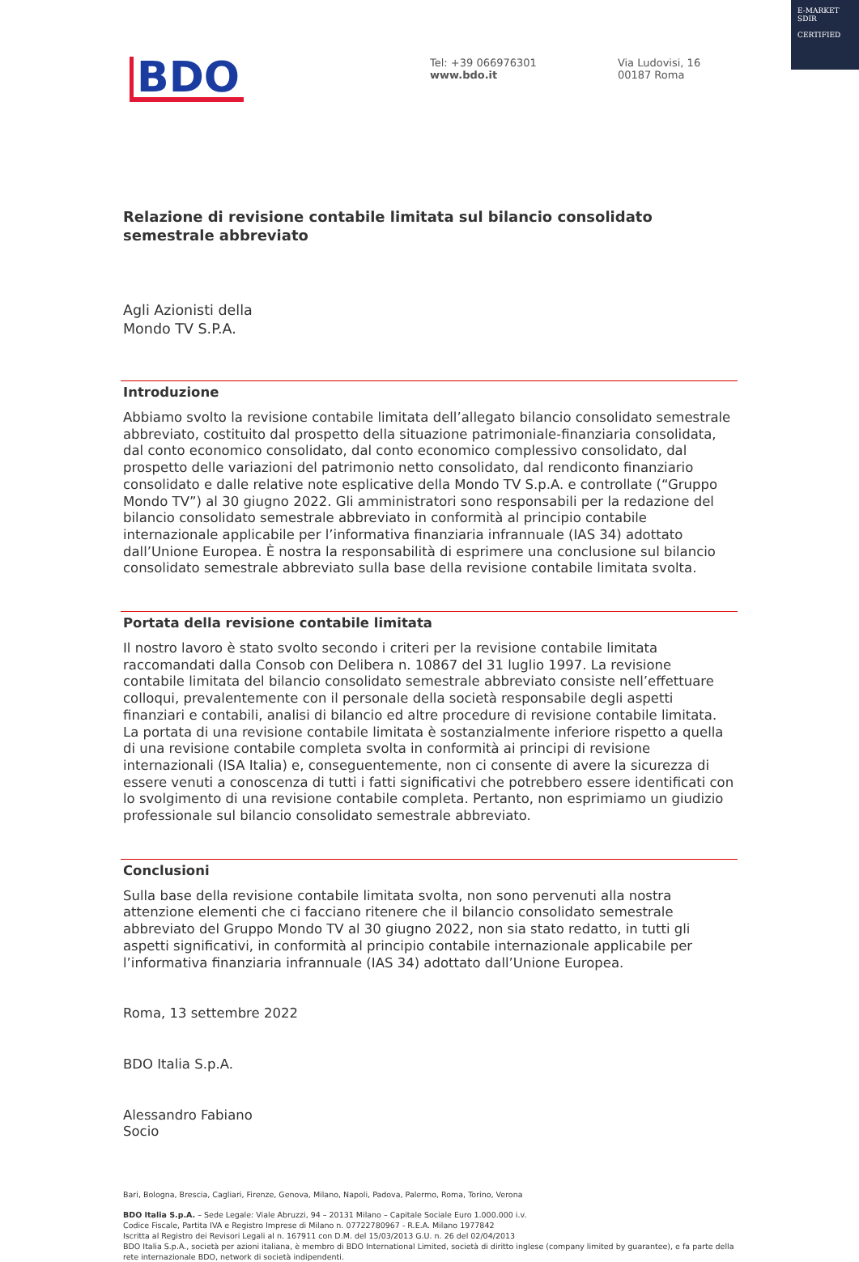E-MARKET
SDIR
CERTIFIED
BDO
Tel: +39 066976301
www.bdo.it
Via Ludovisi, 16
00187 Roma
Relazione di revisione contabile limitata sul bilancio consolidato semestrale abbreviato
Agli Azionisti della
Mondo TV S.P.A.
Introduzione
Abbiamo svolto la revisione contabile limitata dell’allegato bilancio consolidato semestrale abbreviato, costituito dal prospetto della situazione patrimoniale-finanziaria consolidata, dal conto economico consolidato, dal conto economico complessivo consolidato, dal prospetto delle variazioni del patrimonio netto consolidato, dal rendiconto finanziario consolidato e dalle relative note esplicative della Mondo TV S.p.A. e controllate (“Gruppo Mondo TV”) al 30 giugno 2022. Gli amministratori sono responsabili per la redazione del bilancio consolidato semestrale abbreviato in conformità al principio contabile internazionale applicabile per l’informativa finanziaria infrannuale (IAS 34) adottato dall’Unione Europea. È nostra la responsabilità di esprimere una conclusione sul bilancio consolidato semestrale abbreviato sulla base della revisione contabile limitata svolta.
Portata della revisione contabile limitata
Il nostro lavoro è stato svolto secondo i criteri per la revisione contabile limitata raccomandati dalla Consob con Delibera n. 10867 del 31 luglio 1997. La revisione contabile limitata del bilancio consolidato semestrale abbreviato consiste nell’effettuare colloqui, prevalentemente con il personale della società responsabile degli aspetti finanziari e contabili, analisi di bilancio ed altre procedure di revisione contabile limitata. La portata di una revisione contabile limitata è sostanzialmente inferiore rispetto a quella di una revisione contabile completa svolta in conformità ai principi di revisione internazionali (ISA Italia) e, conseguentemente, non ci consente di avere la sicurezza di essere venuti a conoscenza di tutti i fatti significativi che potrebbero essere identificati con lo svolgimento di una revisione contabile completa. Pertanto, non esprimiamo un giudizio professionale sul bilancio consolidato semestrale abbreviato.
Conclusioni
Sulla base della revisione contabile limitata svolta, non sono pervenuti alla nostra attenzione elementi che ci facciano ritenere che il bilancio consolidato semestrale abbreviato del Gruppo Mondo TV al 30 giugno 2022, non sia stato redatto, in tutti gli aspetti significativi, in conformità al principio contabile internazionale applicabile per l’informativa finanziaria infrannuale (IAS 34) adottato dall’Unione Europea.
Roma, 13 settembre 2022
BDO Italia S.p.A.
Alessandro Fabiano
Socio
Bari, Bologna, Brescia, Cagliari, Firenze, Genova, Milano, Napoli, Padova, Palermo, Roma, Torino, Verona
BDO Italia S.p.A. – Sede Legale: Viale Abruzzi, 94 – 20131 Milano – Capitale Sociale Euro 1.000.000 i.v.
Codice Fiscale, Partita IVA e Registro Imprese di Milano n. 07722780967 - R.E.A. Milano 1977842
Iscritta al Registro dei Revisori Legali al n. 167911 con D.M. del 15/03/2013 G.U. n. 26 del 02/04/2013
BDO Italia S.p.A., società per azioni italiana, è membro di BDO International Limited, società di diritto inglese (company limited by guarantee), e fa parte della rete internazionale BDO, network di società indipendenti.